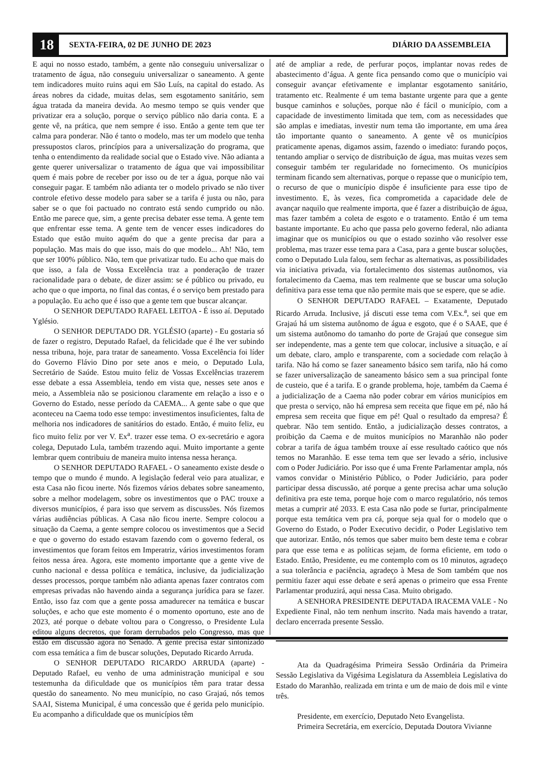18 SEXTA-FEIRA, 02 DE JUNHO DE 2023 DIÁRIO DA ASSEMBLEIA
E aqui no nosso estado, também, a gente não conseguiu universalizar o tratamento de água, não conseguiu universalizar o saneamento. A gente tem indicadores muito ruins aqui em São Luís, na capital do estado. As áreas nobres da cidade, muitas delas, sem esgotamento sanitário, sem água tratada da maneira devida. Ao mesmo tempo se quis vender que privatizar era a solução, porque o serviço público não daria conta. E a gente vê, na prática, que nem sempre é isso. Então a gente tem que ter calma para ponderar. Não é tanto o modelo, mas ter um modelo que tenha pressupostos claros, princípios para a universalização do programa, que tenha o entendimento da realidade social que o Estado vive. Não adianta a gente querer universalizar o tratamento de água que vai impossibilitar quem é mais pobre de receber por isso ou de ter a água, porque não vai conseguir pagar. E também não adianta ter o modelo privado se não tiver controle efetivo desse modelo para saber se a tarifa é justa ou não, para saber se o que foi pactuado no contrato está sendo cumprido ou não. Então me parece que, sim, a gente precisa debater esse tema. A gente tem que enfrentar esse tema. A gente tem de vencer esses indicadores do Estado que estão muito aquém do que a gente precisa dar para a população. Mas mais do que isso, mais do que modelo... Ah! Não, tem que ser 100% público. Não, tem que privatizar tudo. Eu acho que mais do que isso, a fala de Vossa Excelência traz a ponderação de trazer racionalidade para o debate, de dizer assim: se é público ou privado, eu acho que o que importa, no final das contas, é o serviço bem prestado para a população. Eu acho que é isso que a gente tem que buscar alcançar.
O SENHOR DEPUTADO RAFAEL LEITOA - É isso aí. Deputado Yglésio.
O SENHOR DEPUTADO DR. YGLÉSIO (aparte) - Eu gostaria só de fazer o registro, Deputado Rafael, da felicidade que é lhe ver subindo nessa tribuna, hoje, para tratar de saneamento. Vossa Excelência foi líder do Governo Flávio Dino por sete anos e meio, o Deputado Lula, Secretário de Saúde. Estou muito feliz de Vossas Excelências trazerem esse debate a essa Assembleia, tendo em vista que, nesses sete anos e meio, a Assembleia não se posicionou claramente em relação a isso e o Governo do Estado, nesse período da CAEMA... A gente sabe o que que aconteceu na Caema todo esse tempo: investimentos insuficientes, falta de melhoria nos indicadores de sanitários do estado. Então, é muito feliz, eu fico muito feliz por ver V. Ex<sup>a</sup>. trazer esse tema. O ex-secretário e agora colega, Deputado Lula, também trazendo aqui. Muito importante a gente lembrar quem contribuiu de maneira muito intensa nessa herança.
O SENHOR DEPUTADO RAFAEL - O saneamento existe desde o tempo que o mundo é mundo. A legislação federal veio para atualizar, e esta Casa não ficou inerte. Nós fizemos vários debates sobre saneamento, sobre a melhor modelagem, sobre os investimentos que o PAC trouxe a diversos municípios, é para isso que servem as discussões. Nós fizemos várias audiências públicas. A Casa não ficou inerte. Sempre colocou a situação da Caema, a gente sempre colocou os investimentos que a Secid e que o governo do estado estavam fazendo com o governo federal, os investimentos que foram feitos em Imperatriz, vários investimentos foram feitos nessa área. Agora, este momento importante que a gente vive de cunho nacional e dessa política e temática, inclusive, da judicialização desses processos, porque também não adianta apenas fazer contratos com empresas privadas não havendo ainda a segurança jurídica para se fazer. Então, isso faz com que a gente possa amadurecer na temática e buscar soluções, e acho que este momento é o momento oportuno, este ano de 2023, até porque o debate voltou para o Congresso, o Presidente Lula editou alguns decretos, que foram derrubados pelo Congresso, mas que estão em discussão agora no Senado. A gente precisa estar sintonizado com essa temática a fim de buscar soluções, Deputado Ricardo Arruda.
O SENHOR DEPUTADO RICARDO ARRUDA (aparte) - Deputado Rafael, eu venho de uma administração municipal e sou testemunha da dificuldade que os municípios têm para tratar dessa questão do saneamento. No meu município, no caso Grajaú, nós temos SAAI, Sistema Municipal, é uma concessão que é gerida pelo município. Eu acompanho a dificuldade que os municípios têm
até de ampliar a rede, de perfurar poços, implantar novas redes de abastecimento d’água. A gente fica pensando como que o município vai conseguir avançar efetivamente e implantar esgotamento sanitário, tratamento etc. Realmente é um tema bastante urgente para que a gente busque caminhos e soluções, porque não é fácil o município, com a capacidade de investimento limitada que tem, com as necessidades que são amplas e imediatas, investir num tema tão importante, em uma área tão importante quanto o saneamento. A gente vê os municípios praticamente apenas, digamos assim, fazendo o imediato: furando poços, tentando ampliar o serviço de distribuição de água, mas muitas vezes sem conseguir também ter regularidade no fornecimento. Os municípios terminam ficando sem alternativas, porque o repasse que o município tem, o recurso de que o município dispõe é insuficiente para esse tipo de investimento. E, às vezes, fica comprometida a capacidade dele de avançar naquilo que realmente importa, que é fazer a distribuição de água, mas fazer também a coleta de esgoto e o tratamento. Então é um tema bastante importante. Eu acho que passa pelo governo federal, não adianta imaginar que os municípios ou que o estado sozinho vão resolver esse problema, mas trazer esse tema para a Casa, para a gente buscar soluções, como o Deputado Lula falou, sem fechar as alternativas, as possibilidades via iniciativa privada, via fortalecimento dos sistemas autônomos, via fortalecimento da Caema, mas tem realmente que se buscar uma solução definitiva para esse tema que não permite mais que se espere, que se adie.
O SENHOR DEPUTADO RAFAEL – Exatamente, Deputado Ricardo Arruda. Inclusive, já discuti esse tema com V.Ex.<sup>a</sup>, sei que em Grajaú há um sistema autônomo de água e esgoto, que é o SAAE, que é um sistema autônomo do tamanho do porte de Grajaú que consegue sim ser independente, mas a gente tem que colocar, inclusive a situação, e aí um debate, claro, amplo e transparente, com a sociedade com relação à tarifa. Não há como se fazer saneamento básico sem tarifa, não há como se fazer universalização de saneamento básico sem a sua principal fonte de custeio, que é a tarifa. E o grande problema, hoje, também da Caema é a judicialização de a Caema não poder cobrar em vários municípios em que presta o serviço, não há empresa sem receita que fique em pé, não há empresa sem receita que fique em pé! Qual o resultado da empresa? É quebrar. Não tem sentido. Então, a judicialização desses contratos, a proibição da Caema e de muitos municípios no Maranhão não poder cobrar a tarifa de água também trouxe aí esse resultado caótico que nós temos no Maranhão. E esse tema tem que ser levado a sério, inclusive com o Poder Judiciário. Por isso que é uma Frente Parlamentar ampla, nós vamos convidar o Ministério Público, o Poder Judiciário, para poder participar dessa discussão, até porque a gente precisa achar uma solução definitiva pra este tema, porque hoje com o marco regulatório, nós temos metas a cumprir até 2033. E esta Casa não pode se furtar, principalmente porque esta temática vem pra cá, porque seja qual for o modelo que o Governo do Estado, o Poder Executivo decidir, o Poder Legislativo tem que autorizar. Então, nós temos que saber muito bem deste tema e cobrar para que esse tema e as políticas sejam, de forma eficiente, em todo o Estado. Então, Presidente, eu me contemplo com os 10 minutos, agradeço a sua tolerância e paciência, agradeço à Mesa de Som também que nos permitiu fazer aqui esse debate e será apenas o primeiro que essa Frente Parlamentar produzirá, aqui nessa Casa. Muito obrigado.
A SENHORA PRESIDENTE DEPUTADA IRACEMA VALE - No Expediente Final, não tem nenhum inscrito. Nada mais havendo a tratar, declaro encerrada presente Sessão.
Ata da Quadragésima Primeira Sessão Ordinária da Primeira Sessão Legislativa da Vigésima Legislatura da Assembleia Legislativa do Estado do Maranhão, realizada em trinta e um de maio de dois mil e vinte três.
Presidente, em exercício, Deputado Neto Evangelista.
Primeira Secretária, em exercício, Deputada Doutora Vivianne